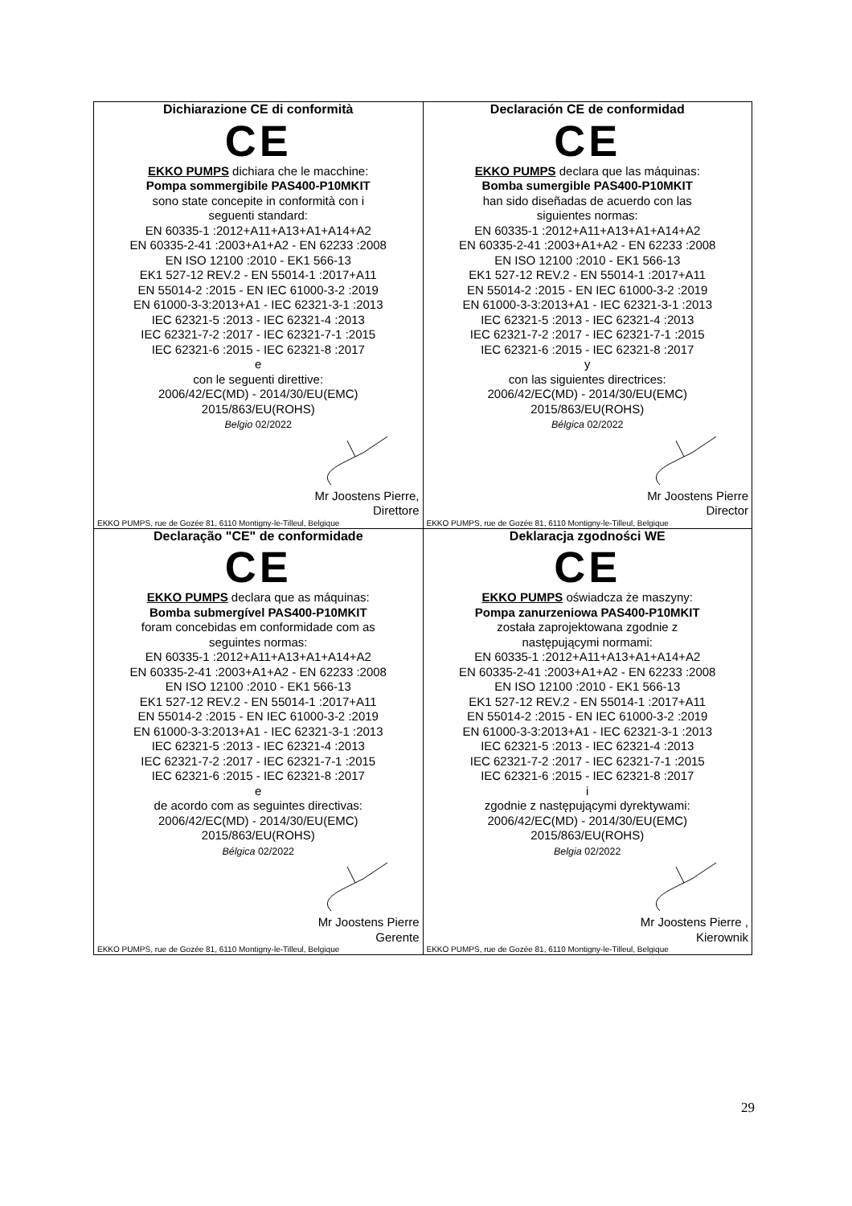| Dichiarazione CE di conformità CE EKKO PUMPS dichiara che le macchine: Pompa sommergibile PAS400-P10MKIT sono state concepite in conformità con i seguenti standard: EN 60335-1 :2012+A11+A13+A1+A14+A2 EN 60335-2-41 :2003+A1+A2 - EN 62233 :2008 EN ISO 12100 :2010 - EK1 566-13 EK1 527-12 REV.2 - EN 55014-1 :2017+A11 EN 55014-2 :2015 - EN IEC 61000-3-2 :2019 EN 61000-3-3:2013+A1 - IEC 62321-3-1 :2013 IEC 62321-5 :2013 - IEC 62321-4 :2013 IEC 62321-7-2 :2017 - IEC 62321-7-1 :2015 IEC 62321-6 :2015 - IEC 62321-8 :2017 e con le seguenti direttive: 2006/42/EC(MD) - 2014/30/EU(EMC) 2015/863/EU(ROHS) Belgio 02/2022 Mr Joostens Pierre, Direttore EKKO PUMPS, rue de Gozée 81, 6110 Montigny-le-Tilleul, Belgique | Declaración CE de conformidad CE EKKO PUMPS declara que las máquinas: Bomba sumergible PAS400-P10MKIT han sido diseñadas de acuerdo con las siguientes normas: EN 60335-1 :2012+A11+A13+A1+A14+A2 EN 60335-2-41 :2003+A1+A2 - EN 62233 :2008 EN ISO 12100 :2010 - EK1 566-13 EK1 527-12 REV.2 - EN 55014-1 :2017+A11 EN 55014-2 :2015 - EN IEC 61000-3-2 :2019 EN 61000-3-3:2013+A1 - IEC 62321-3-1 :2013 IEC 62321-5 :2013 - IEC 62321-4 :2013 IEC 62321-7-2 :2017 - IEC 62321-7-1 :2015 IEC 62321-6 :2015 - IEC 62321-8 :2017 y con las siguientes directrices: 2006/42/EC(MD) - 2014/30/EU(EMC) 2015/863/EU(ROHS) Bélgica 02/2022 Mr Joostens Pierre Director EKKO PUMPS, rue de Gozée 81, 6110 Montigny-le-Tilleul, Belgique |
| Declaração "CE" de conformidade CE EKKO PUMPS declara que as máquinas: Bomba submergível PAS400-P10MKIT foram concebidas em conformidade com as seguintes normas: EN 60335-1 :2012+A11+A13+A1+A14+A2 EN 60335-2-41 :2003+A1+A2 - EN 62233 :2008 EN ISO 12100 :2010 - EK1 566-13 EK1 527-12 REV.2 - EN 55014-1 :2017+A11 EN 55014-2 :2015 - EN IEC 61000-3-2 :2019 EN 61000-3-3:2013+A1 - IEC 62321-3-1 :2013 IEC 62321-5 :2013 - IEC 62321-4 :2013 IEC 62321-7-2 :2017 - IEC 62321-7-1 :2015 IEC 62321-6 :2015 - IEC 62321-8 :2017 e de acordo com as seguintes directivas: 2006/42/EC(MD) - 2014/30/EU(EMC) 2015/863/EU(ROHS) Bélgica 02/2022 Mr Joostens Pierre Gerente EKKO PUMPS, rue de Gozée 81, 6110 Montigny-le-Tilleul, Belgique | Deklaracja zgodności WE CE EKKO PUMPS oświadcza że maszyny: Pompa zanurzeniowa PAS400-P10MKIT została zaprojektowana zgodnie z następującymi normami: EN 60335-1 :2012+A11+A13+A1+A14+A2 EN 60335-2-41 :2003+A1+A2 - EN 62233 :2008 EN ISO 12100 :2010 - EK1 566-13 EK1 527-12 REV.2 - EN 55014-1 :2017+A11 EN 55014-2 :2015 - EN IEC 61000-3-2 :2019 EN 61000-3-3:2013+A1 - IEC 62321-3-1 :2013 IEC 62321-5 :2013 - IEC 62321-4 :2013 IEC 62321-7-2 :2017 - IEC 62321-7-1 :2015 IEC 62321-6 :2015 - IEC 62321-8 :2017 i zgodnie z następującymi dyrektywami: 2006/42/EC(MD) - 2014/30/EU(EMC) 2015/863/EU(ROHS) Belgia 02/2022 Mr Joostens Pierre , Kierownik EKKO PUMPS, rue de Gozée 81, 6110 Montigny-le-Tilleul, Belgique |
29